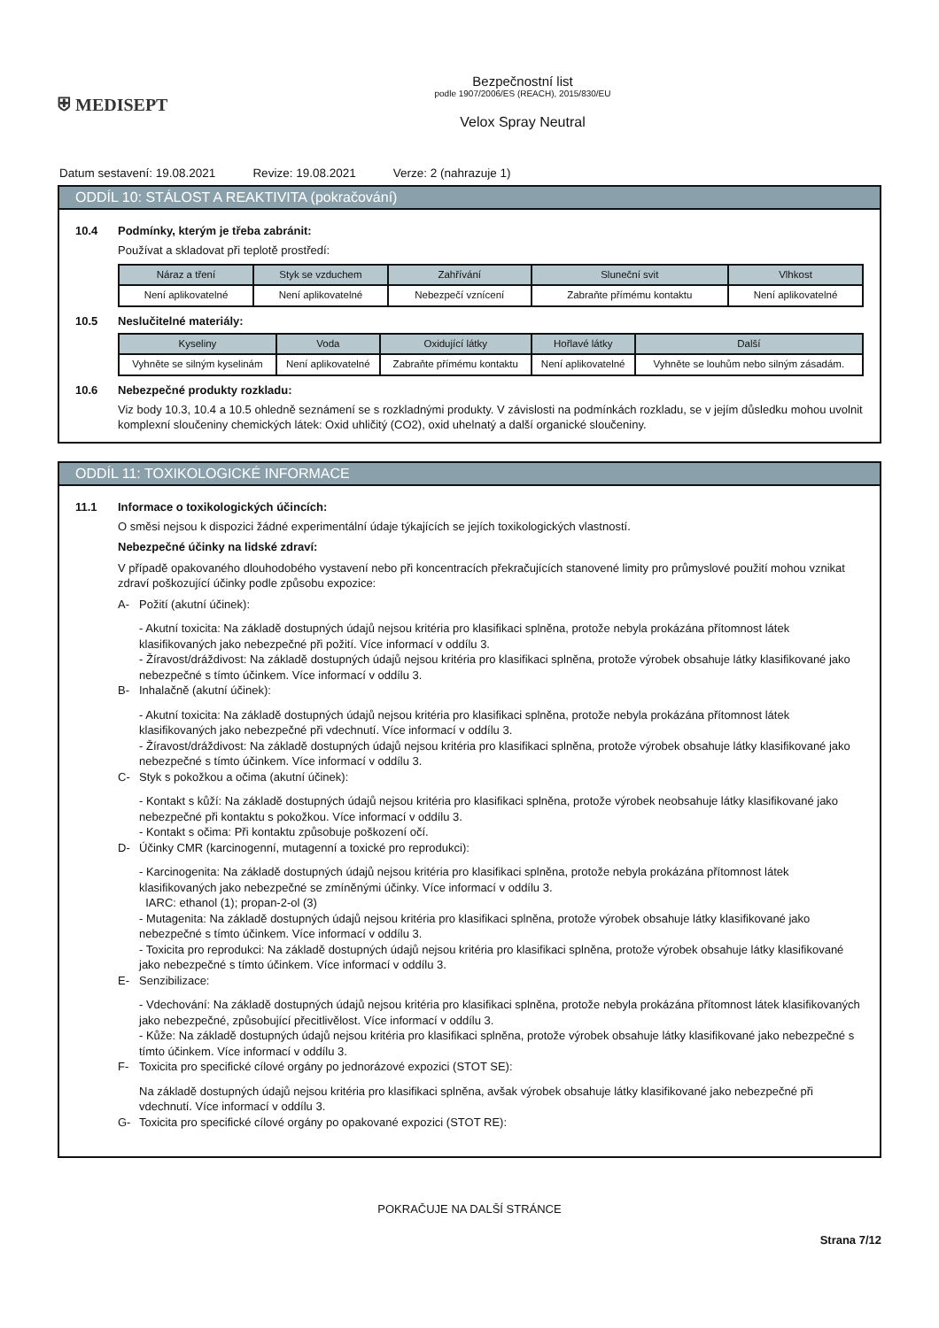⛨ MEDISEPT
Bezpečnostní list
podle 1907/2006/ES (REACH), 2015/830/EU
Velox Spray Neutral
Datum sestavení: 19.08.2021 Revize: 19.08.2021 Verze: 2 (nahrazuje 1)
ODDÍL 10: STÁLOST A REAKTIVITA (pokračování)
10.4 Podmínky, kterým je třeba zabránit:
Používat a skladovat při teplotě prostředí:
| Náraz a tření | Styk se vzduchem | Zahřívání | Sluneční svit | Vlhkost |
| --- | --- | --- | --- | --- |
| Není aplikovatelné | Není aplikovatelné | Nebezpečí vznícení | Zabraňte přímému kontaktu | Není aplikovatelné |
10.5 Neslučitelné materiály:
| Kyseliny | Voda | Oxidující látky | Hořlavé látky | Další |
| --- | --- | --- | --- | --- |
| Vyhněte se silným kyselinám | Není aplikovatelné | Zabraňte přímému kontaktu | Není aplikovatelné | Vyhněte se louhům nebo silným zásadám. |
10.6 Nebezpečné produkty rozkladu:
Viz body 10.3, 10.4 a 10.5 ohledně seznámení se s rozkladnými produkty. V závislosti na podmínkách rozkladu, se v jejím důsledku mohou uvolnit komplexní sloučeniny chemických látek: Oxid uhličitý (CO2), oxid uhelnatý a další organické sloučeniny.
ODDÍL 11: TOXIKOLOGICKÉ INFORMACE
11.1 Informace o toxikologických účincích:
O směsi nejsou k dispozici žádné experimentální údaje týkajících se jejích toxikologických vlastností.
Nebezpečné účinky na lidské zdraví:
V případě opakovaného dlouhodobého vystavení nebo při koncentracích překračujících stanovené limity pro průmyslové použití mohou vznikat zdraví poškozující účinky podle způsobu expozice:
A- Požití (akutní účinek):
- Akutní toxicita: Na základě dostupných údajů nejsou kritéria pro klasifikaci splněna, protože nebyla prokázána přítomnost látek klasifikovaných jako nebezpečné při požití. Více informací v oddílu 3.
- Žíravost/dráždivost: Na základě dostupných údajů nejsou kritéria pro klasifikaci splněna, protože výrobek obsahuje látky klasifikované jako nebezpečné s tímto účinkem. Více informací v oddílu 3.
B- Inhalačně (akutní účinek):
- Akutní toxicita: Na základě dostupných údajů nejsou kritéria pro klasifikaci splněna, protože nebyla prokázána přítomnost látek klasifikovaných jako nebezpečné při vdechnutí. Více informací v oddílu 3.
- Žíravost/dráždivost: Na základě dostupných údajů nejsou kritéria pro klasifikaci splněna, protože výrobek obsahuje látky klasifikované jako nebezpečné s tímto účinkem. Více informací v oddílu 3.
C- Styk s pokožkou a očima (akutní účinek):
- Kontakt s kůží: Na základě dostupných údajů nejsou kritéria pro klasifikaci splněna, protože výrobek neobsahuje látky klasifikované jako nebezpečné při kontaktu s pokožkou. Více informací v oddílu 3.
- Kontakt s očima: Při kontaktu způsobuje poškození očí.
D- Účinky CMR (karcinogenní, mutagenní a toxické pro reprodukci):
- Karcinogenita: Na základě dostupných údajů nejsou kritéria pro klasifikaci splněna, protože nebyla prokázána přítomnost látek klasifikovaných jako nebezpečné se zmíněnými účinky. Více informací v oddílu 3.
IARC: ethanol (1); propan-2-ol (3)
- Mutagenita: Na základě dostupných údajů nejsou kritéria pro klasifikaci splněna, protože výrobek obsahuje látky klasifikované jako nebezpečné s tímto účinkem. Více informací v oddílu 3.
- Toxicita pro reprodukci: Na základě dostupných údajů nejsou kritéria pro klasifikaci splněna, protože výrobek obsahuje látky klasifikované jako nebezpečné s tímto účinkem. Více informací v oddílu 3.
E- Senzibilizace:
- Vdechování: Na základě dostupných údajů nejsou kritéria pro klasifikaci splněna, protože nebyla prokázána přítomnost látek klasifikovaných jako nebezpečné, způsobující přecitlivělost. Více informací v oddílu 3.
- Kůže: Na základě dostupných údajů nejsou kritéria pro klasifikaci splněna, protože výrobek obsahuje látky klasifikované jako nebezpečné s tímto účinkem. Více informací v oddílu 3.
F- Toxicita pro specifické cílové orgány po jednorázové expozici (STOT SE):
Na základě dostupných údajů nejsou kritéria pro klasifikaci splněna, avšak výrobek obsahuje látky klasifikované jako nebezpečné při vdechnutí. Více informací v oddílu 3.
G- Toxicita pro specifické cílové orgány po opakované expozici (STOT RE):
POKRAČUJE NA DALŠÍ STRÁNCE
Strana 7/12